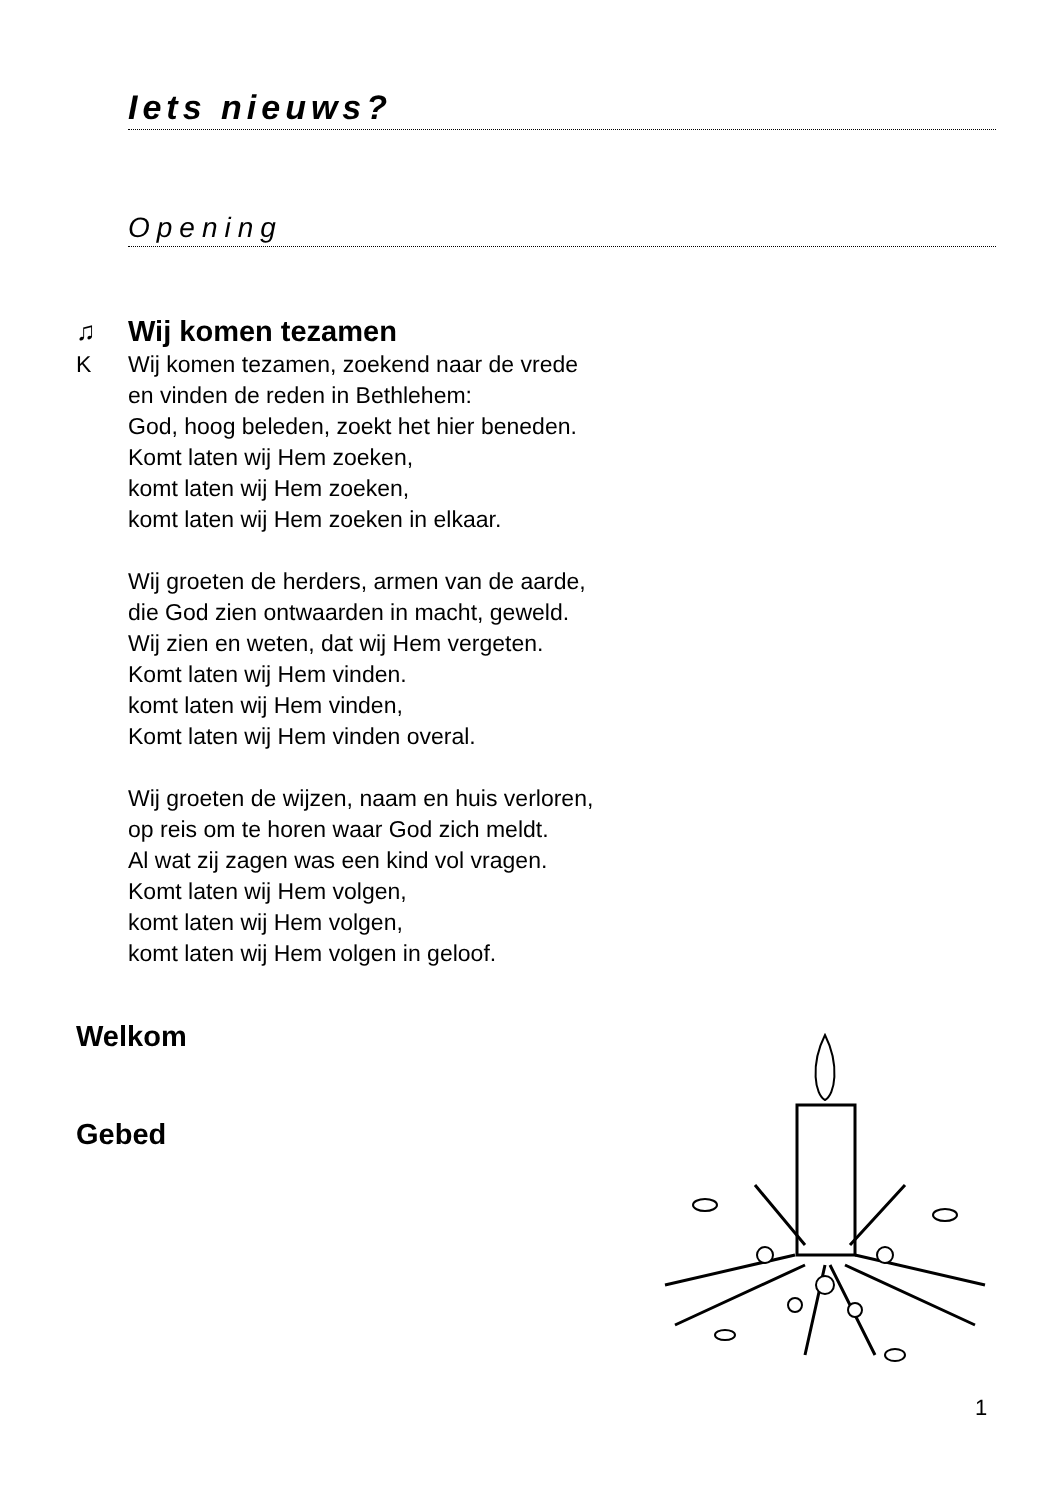Iets nieuws?
Opening
♫ Wij komen tezamen
K Wij komen tezamen, zoekend naar de vrede
en vinden de reden in Bethlehem:
God, hoog beleden, zoekt het hier beneden.
Komt laten wij Hem zoeken,
komt laten wij Hem zoeken,
komt laten wij Hem zoeken in elkaar.
Wij groeten de herders, armen van de aarde,
die God zien ontwaarden in macht, geweld.
Wij zien en weten, dat wij Hem vergeten.
Komt laten wij Hem vinden.
komt laten wij Hem vinden,
Komt laten wij Hem vinden overal.
Wij groeten de wijzen, naam en huis verloren,
op reis om te horen waar God zich meldt.
Al wat zij zagen was een kind vol vragen.
Komt laten wij Hem volgen,
komt laten wij Hem volgen,
komt laten wij Hem volgen in geloof.
Welkom
Gebed
1